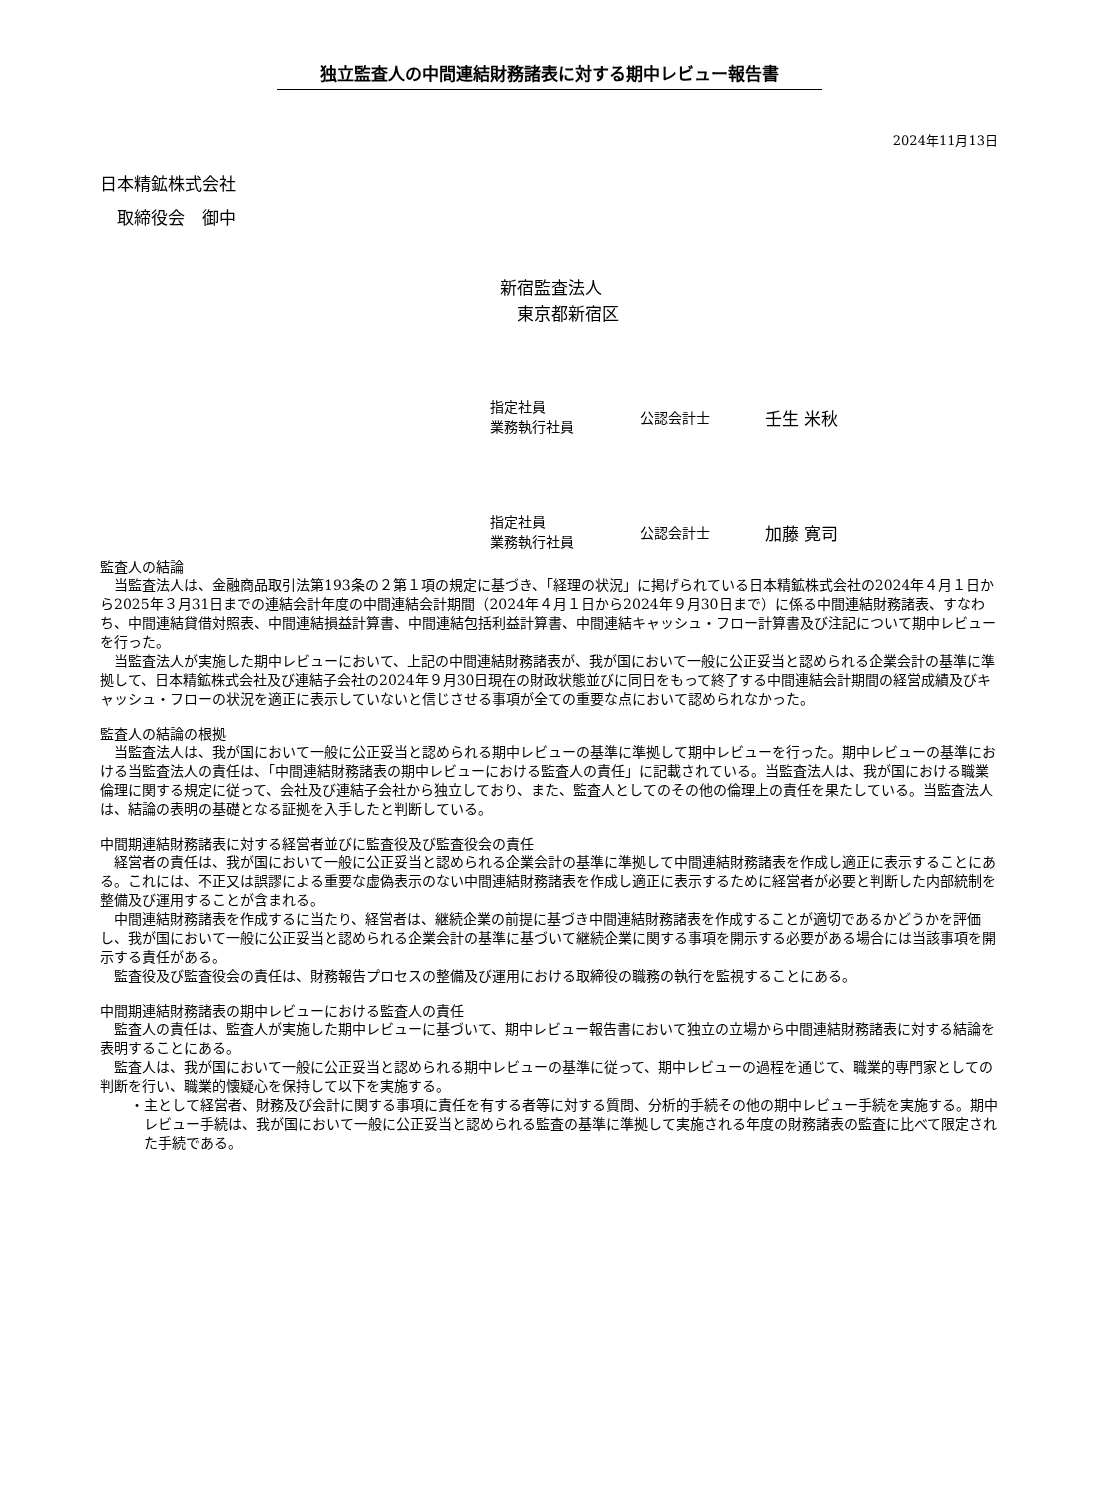独立監査人の中間連結財務諸表に対する期中レビュー報告書
2024年11月13日
日本精鉱株式会社
　取締役会　御中
新宿監査法人
　東京都新宿区
指定社員
業務執行社員
公認会計士
壬生 米秋
指定社員
業務執行社員
公認会計士
加藤 寛司
監査人の結論
当監査法人は、金融商品取引法第193条の２第１項の規定に基づき、「経理の状況」に掲げられている日本精鉱株式会社の2024年４月１日から2025年３月31日までの連結会計年度の中間連結会計期間（2024年４月１日から2024年９月30日まで）に係る中間連結財務諸表、すなわち、中間連結貸借対照表、中間連結損益計算書、中間連結包括利益計算書、中間連結キャッシュ・フロー計算書及び注記について期中レビューを行った。
当監査法人が実施した期中レビューにおいて、上記の中間連結財務諸表が、我が国において一般に公正妥当と認められる企業会計の基準に準拠して、日本精鉱株式会社及び連結子会社の2024年９月30日現在の財政状態並びに同日をもって終了する中間連結会計期間の経営成績及びキャッシュ・フローの状況を適正に表示していないと信じさせる事項が全ての重要な点において認められなかった。
監査人の結論の根拠
当監査法人は、我が国において一般に公正妥当と認められる期中レビューの基準に準拠して期中レビューを行った。期中レビューの基準における当監査法人の責任は、「中間連結財務諸表の期中レビューにおける監査人の責任」に記載されている。当監査法人は、我が国における職業倫理に関する規定に従って、会社及び連結子会社から独立しており、また、監査人としてのその他の倫理上の責任を果たしている。当監査法人は、結論の表明の基礎となる証拠を入手したと判断している。
中間期連結財務諸表に対する経営者並びに監査役及び監査役会の責任
経営者の責任は、我が国において一般に公正妥当と認められる企業会計の基準に準拠して中間連結財務諸表を作成し適正に表示することにある。これには、不正又は誤謬による重要な虚偽表示のない中間連結財務諸表を作成し適正に表示するために経営者が必要と判断した内部統制を整備及び運用することが含まれる。
中間連結財務諸表を作成するに当たり、経営者は、継続企業の前提に基づき中間連結財務諸表を作成することが適切であるかどうかを評価し、我が国において一般に公正妥当と認められる企業会計の基準に基づいて継続企業に関する事項を開示する必要がある場合には当該事項を開示する責任がある。
監査役及び監査役会の責任は、財務報告プロセスの整備及び運用における取締役の職務の執行を監視することにある。
中間期連結財務諸表の期中レビューにおける監査人の責任
監査人の責任は、監査人が実施した期中レビューに基づいて、期中レビュー報告書において独立の立場から中間連結財務諸表に対する結論を表明することにある。
監査人は、我が国において一般に公正妥当と認められる期中レビューの基準に従って、期中レビューの過程を通じて、職業的専門家としての判断を行い、職業的懐疑心を保持して以下を実施する。
・主として経営者、財務及び会計に関する事項に責任を有する者等に対する質問、分析的手続その他の期中レビュー手続を実施する。期中レビュー手続は、我が国において一般に公正妥当と認められる監査の基準に準拠して実施される年度の財務諸表の監査に比べて限定された手続である。